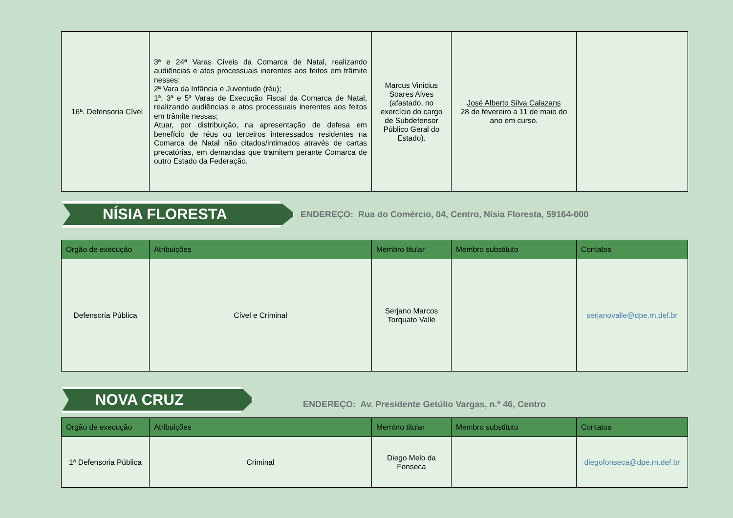| 16ª. Defensoria Cível | 3ª e 24ª Varas Cíveis da Comarca de Natal, realizando audiências e atos processuais inerentes aos feitos em trâmite nesses; 2ª Vara da Infância e Juventude (réu); 1ª, 3ª e 5ª Varas de Execução Fiscal da Comarca de Natal, realizando audiências e atos processuais inerentes aos feitos em trâmite nessas; Atuar, por distribuição, na apresentação de defesa em benefício de réus ou terceiros interessados residentes na Comarca de Natal não citados/intimados através de cartas precatórias, em demandas que tramitem perante Comarca de outro Estado da Federação. | Marcus Vinicius Soares Alves (afastado, no exercício do cargo de Subdefensor Público Geral do Estado). | José Alberto Silva Calazans 28 de fevereiro a 11 de maio do ano em curso. | |
NÍSIA FLORESTA
ENDEREÇO: Rua do Comércio, 04, Centro, Nísia Floresta, 59164-000
| Orgão de execução | Atribuições | Membro titular | Membro substituto | Contatos |
| --- | --- | --- | --- | --- |
| Defensoria Pública | Cível e Criminal | Serjano Marcos Torquato Valle | | serjanovalle@dpe.rn.def.br |
NOVA CRUZ
ENDEREÇO: Av. Presidente Getúlio Vargas, n.º 46, Centro
| Orgão de execução | Atribuições | Membro titular | Membro substituto | Contatos |
| --- | --- | --- | --- | --- |
| 1ª Defensoria Pública | Criminal | Diego Melo da Fonseca | | diegofonseca@dpe.rn.def.br |